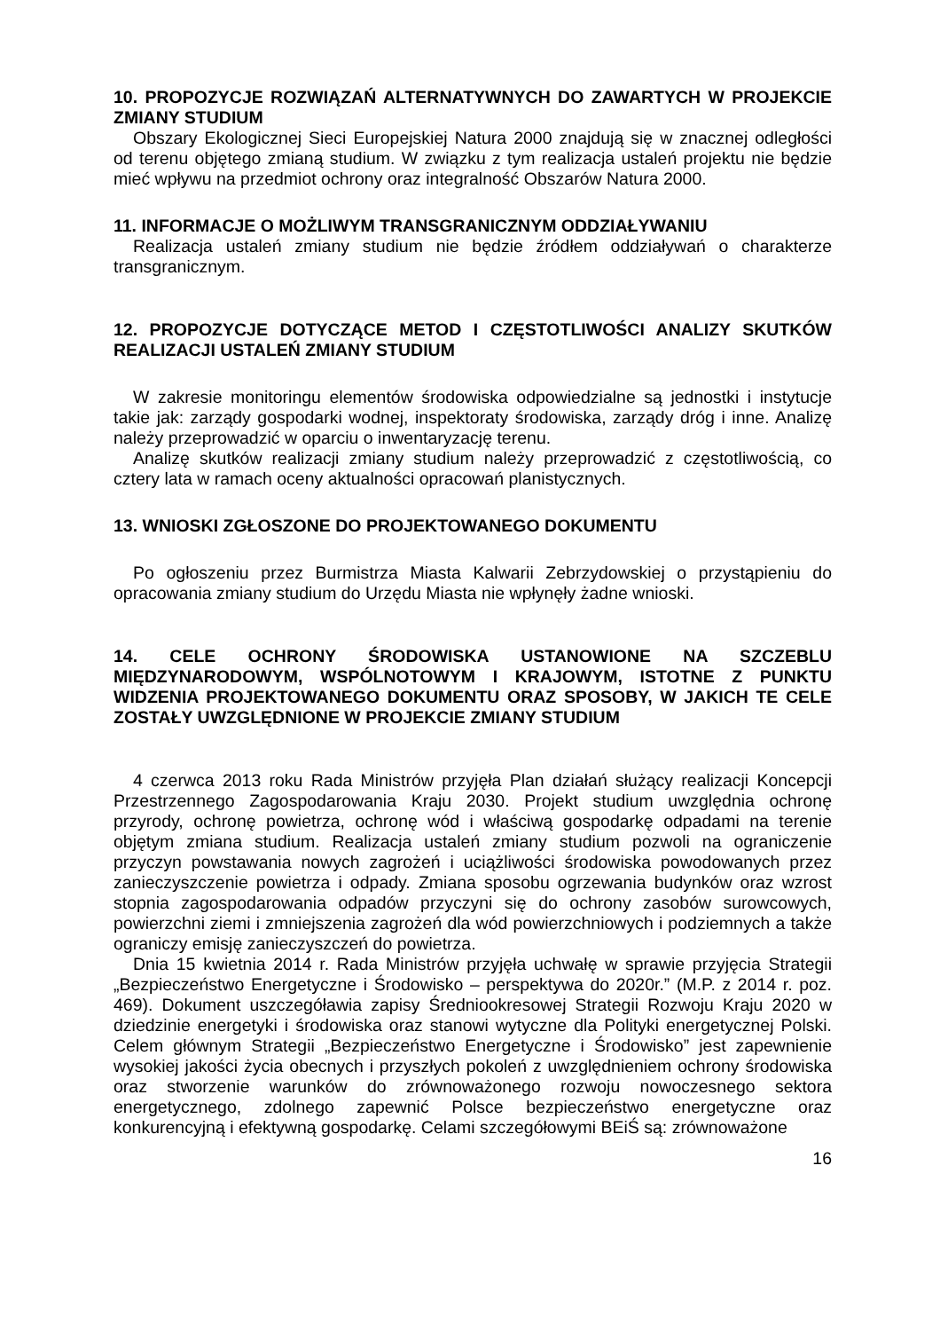10. PROPOZYCJE ROZWIĄZAŃ ALTERNATYWNYCH DO ZAWARTYCH W PROJEKCIE ZMIANY STUDIUM
Obszary Ekologicznej Sieci Europejskiej Natura 2000 znajdują się w znacznej odległości od terenu objętego zmianą studium. W związku z tym realizacja ustaleń projektu nie będzie mieć wpływu na przedmiot ochrony oraz integralność Obszarów Natura 2000.
11. INFORMACJE O MOŻLIWYM TRANSGRANICZNYM ODDZIAŁYWANIU
Realizacja ustaleń zmiany studium nie będzie źródłem oddziaływań o charakterze transgranicznym.
12. PROPOZYCJE DOTYCZĄCE METOD I CZĘSTOTLIWOŚCI ANALIZY SKUTKÓW REALIZACJI USTALEŃ ZMIANY STUDIUM
W zakresie monitoringu elementów środowiska odpowiedzialne są jednostki i instytucje takie jak: zarządy gospodarki wodnej, inspektoraty środowiska, zarządy dróg i inne. Analizę należy przeprowadzić w oparciu o inwentaryzację terenu.
Analizę skutków realizacji zmiany studium należy przeprowadzić z częstotliwością, co cztery lata w ramach oceny aktualności opracowań planistycznych.
13. WNIOSKI ZGŁOSZONE DO PROJEKTOWANEGO DOKUMENTU
Po ogłoszeniu przez Burmistrza Miasta Kalwarii Zebrzydowskiej o przystąpieniu do opracowania zmiany studium do Urzędu Miasta nie wpłynęły żadne wnioski.
14. CELE OCHRONY ŚRODOWISKA USTANOWIONE NA SZCZEBLU MIĘDZYNARODOWYM, WSPÓLNOTOWYM I KRAJOWYM, ISTOTNE Z PUNKTU WIDZENIA PROJEKTOWANEGO DOKUMENTU ORAZ SPOSOBY, W JAKICH TE CELE ZOSTAŁY UWZGLĘDNIONE W PROJEKCIE ZMIANY STUDIUM
4 czerwca 2013 roku Rada Ministrów przyjęła Plan działań służący realizacji Koncepcji Przestrzennego Zagospodarowania Kraju 2030. Projekt studium uwzględnia ochronę przyrody, ochronę powietrza, ochronę wód i właściwą gospodarkę odpadami na terenie objętym zmiana studium. Realizacja ustaleń zmiany studium pozwoli na ograniczenie przyczyn powstawania nowych zagrożeń i uciążliwości środowiska powodowanych przez zanieczyszczenie powietrza i odpady. Zmiana sposobu ogrzewania budynków oraz wzrost stopnia zagospodarowania odpadów przyczyni się do ochrony zasobów surowcowych, powierzchni ziemi i zmniejszenia zagrożeń dla wód powierzchniowych i podziemnych a także ograniczy emisję zanieczyszczeń do powietrza.
Dnia 15 kwietnia 2014 r. Rada Ministrów przyjęła uchwałę w sprawie przyjęcia Strategii „Bezpieczeństwo Energetyczne i Środowisko – perspektywa do 2020r.” (M.P. z 2014 r. poz. 469). Dokument uszczegóławia zapisy Średniookresowej Strategii Rozwoju Kraju 2020 w dziedzinie energetyki i środowiska oraz stanowi wytyczne dla Polityki energetycznej Polski. Celem głównym Strategii „Bezpieczeństwo Energetyczne i Środowisko” jest zapewnienie wysokiej jakości życia obecnych i przyszłych pokoleń z uwzględnieniem ochrony środowiska oraz stworzenie warunków do zrównoważonego rozwoju nowoczesnego sektora energetycznego, zdolnego zapewnić Polsce bezpieczeństwo energetyczne oraz konkurencyjną i efektywną gospodarkę. Celami szczegółowymi BEiŚ są: zrównoważone
16